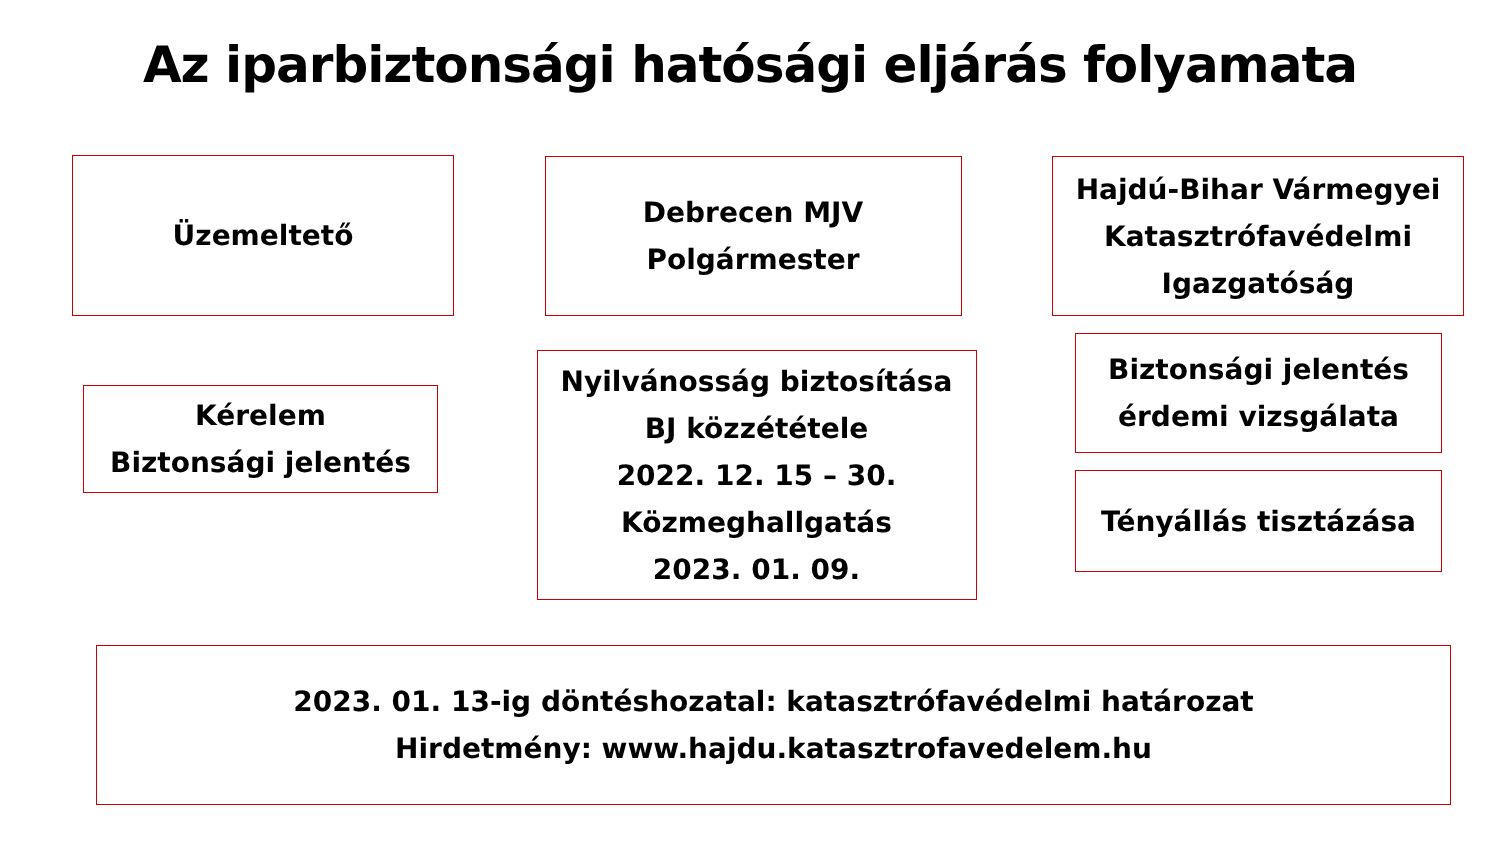Az iparbiztonsági hatósági eljárás folyamata
Üzemeltető
Debrecen MJV
Polgármester
Hajdú-Bihar Vármegyei
Katasztrófavédelmi
Igazgatóság
Kérelem
Biztonsági jelentés
Nyilvánosság biztosítása
BJ közzététele
2022. 12. 15 – 30.
Közmeghallgatás
2023. 01. 09.
Biztonsági jelentés
érdemi vizsgálata
Tényállás tisztázása
2023. 01. 13-ig döntéshozatal: katasztrófavédelmi határozat
Hirdetmény: www.hajdu.katasztrofavedelem.hu